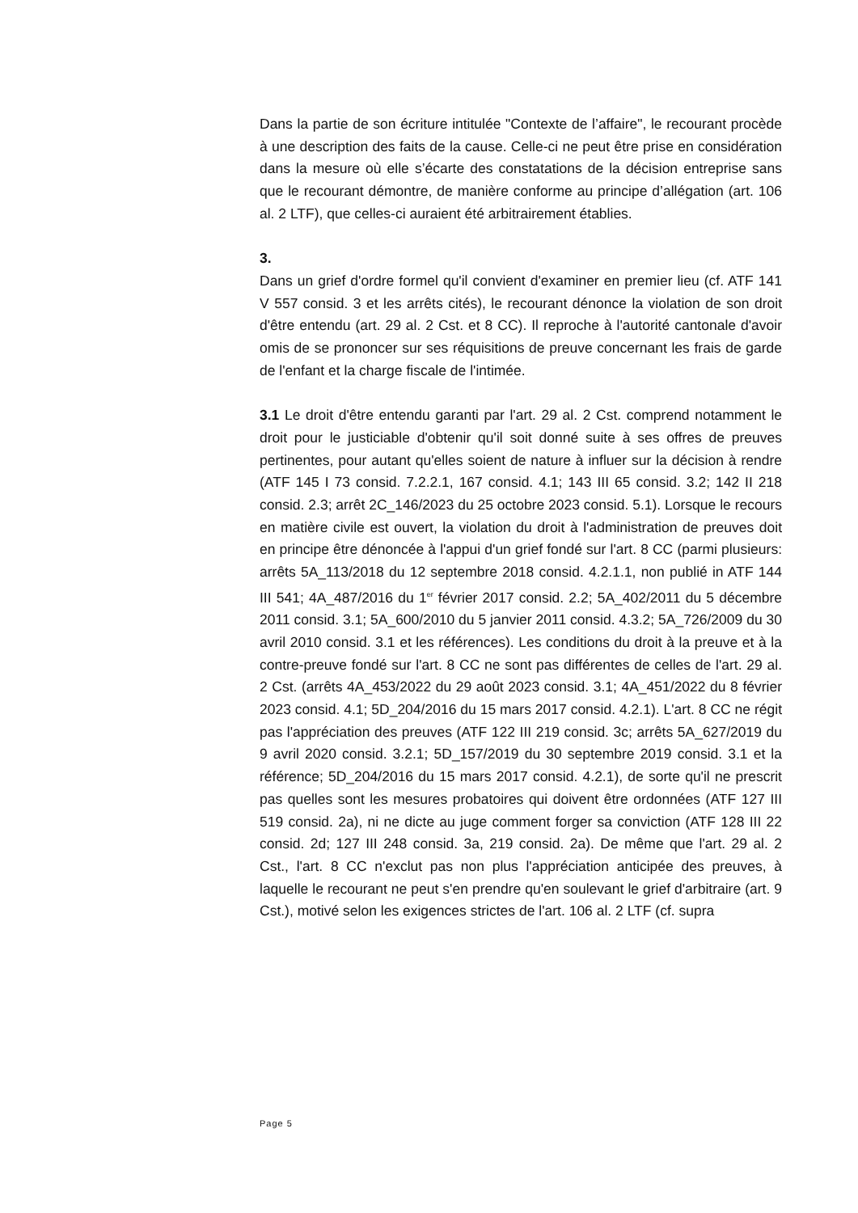Dans la partie de son écriture intitulée "Contexte de l’affaire", le recourant procède à une description des faits de la cause. Celle-ci ne peut être prise en considération dans la mesure où elle s’écarte des constatations de la décision entreprise sans que le recourant démontre, de manière conforme au principe d’allégation (art. 106 al. 2 LTF), que celles-ci auraient été arbitrairement établies.
3.
Dans un grief d'ordre formel qu'il convient d'examiner en premier lieu (cf. ATF 141 V 557 consid. 3 et les arrêts cités), le recourant dénonce la violation de son droit d'être entendu (art. 29 al. 2 Cst. et 8 CC). Il reproche à l'autorité cantonale d'avoir omis de se prononcer sur ses réquisitions de preuve concernant les frais de garde de l'enfant et la charge fiscale de l'intimée.
3.1 Le droit d'être entendu garanti par l'art. 29 al. 2 Cst. comprend notamment le droit pour le justiciable d'obtenir qu'il soit donné suite à ses offres de preuves pertinentes, pour autant qu'elles soient de nature à influer sur la décision à rendre (ATF 145 I 73 consid. 7.2.2.1, 167 consid. 4.1; 143 III 65 consid. 3.2; 142 II 218 consid. 2.3; arrêt 2C_146/2023 du 25 octobre 2023 consid. 5.1). Lorsque le recours en matière civile est ouvert, la violation du droit à l'administration de preuves doit en principe être dénoncée à l'appui d'un grief fondé sur l'art. 8 CC (parmi plusieurs: arrêts 5A_113/2018 du 12 septembre 2018 consid. 4.2.1.1, non publié in ATF 144 III 541; 4A_487/2016 du 1<sup>er</sup> février 2017 consid. 2.2; 5A_402/2011 du 5 décembre 2011 consid. 3.1; 5A_600/2010 du 5 janvier 2011 consid. 4.3.2; 5A_726/2009 du 30 avril 2010 consid. 3.1 et les références). Les conditions du droit à la preuve et à la contre-preuve fondé sur l'art. 8 CC ne sont pas différentes de celles de l'art. 29 al. 2 Cst. (arrêts 4A_453/2022 du 29 août 2023 consid. 3.1; 4A_451/2022 du 8 février 2023 consid. 4.1; 5D_204/2016 du 15 mars 2017 consid. 4.2.1). L'art. 8 CC ne régit pas l'appréciation des preuves (ATF 122 III 219 consid. 3c; arrêts 5A_627/2019 du 9 avril 2020 consid. 3.2.1; 5D_157/2019 du 30 septembre 2019 consid. 3.1 et la référence; 5D_204/2016 du 15 mars 2017 consid. 4.2.1), de sorte qu'il ne prescrit pas quelles sont les mesures probatoires qui doivent être ordonnées (ATF 127 III 519 consid. 2a), ni ne dicte au juge comment forger sa conviction (ATF 128 III 22 consid. 2d; 127 III 248 consid. 3a, 219 consid. 2a). De même que l'art. 29 al. 2 Cst., l'art. 8 CC n'exclut pas non plus l'appréciation anticipée des preuves, à laquelle le recourant ne peut s'en prendre qu'en soulevant le grief d'arbitraire (art. 9 Cst.), motivé selon les exigences strictes de l'art. 106 al. 2 LTF (cf. supra
Page 5